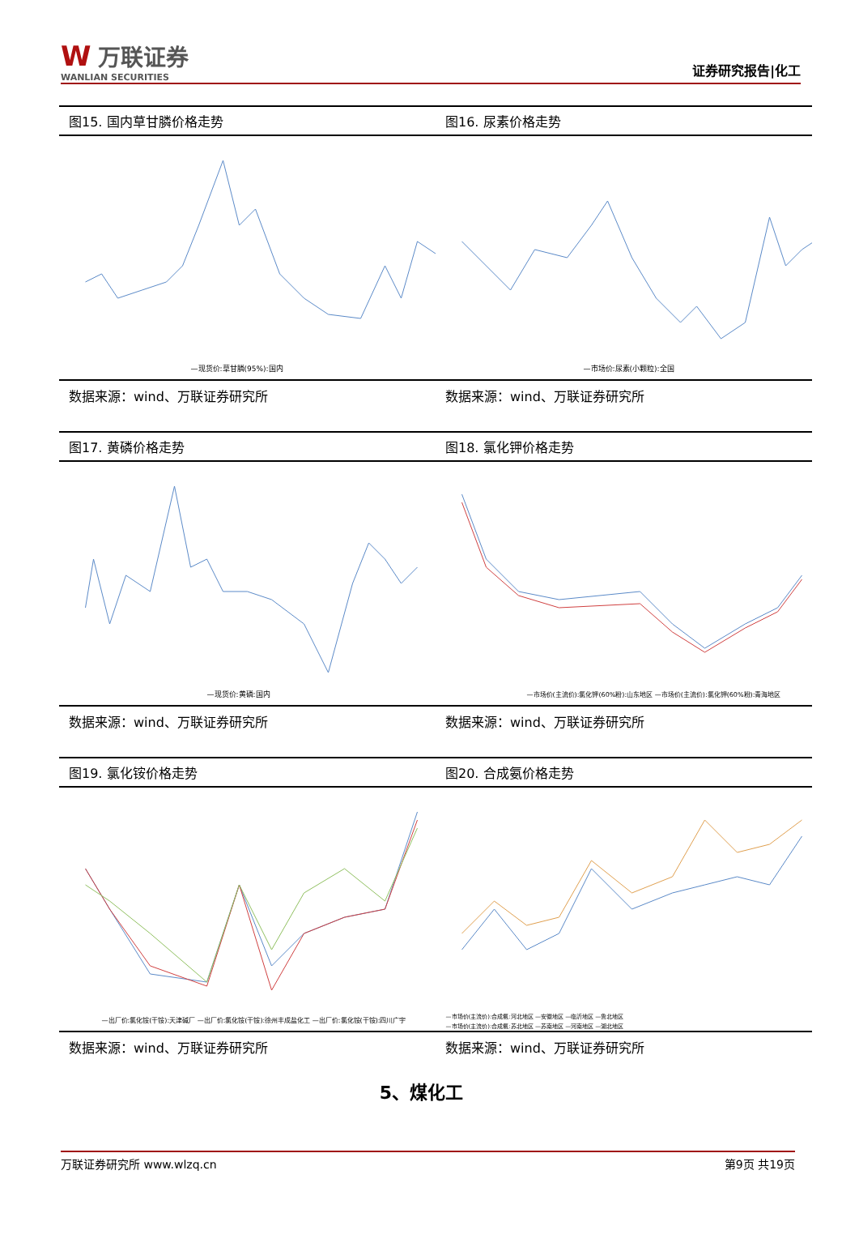W万联证券
WANLIAN SECURITIES
证券研究报告|化工
图15. 国内草甘膦价格走势
—现货价:草甘膦(95%):国内
数据来源：wind、万联证券研究所
图16. 尿素价格走势
—市场价:尿素(小颗粒):全国
数据来源：wind、万联证券研究所
图17. 黄磷价格走势
—现货价:黄磷:国内
数据来源：wind、万联证券研究所
图18. 氯化钾价格走势
—市场价(主流价):氯化钾(60%粉):山东地区 —市场价(主流价):氯化钾(60%粉):青海地区
数据来源：wind、万联证券研究所
图19. 氯化铵价格走势
—出厂价:氯化铵(干铵):天津碱厂 —出厂价:氯化铵(干铵):徐州丰成盐化工 —出厂价:氯化铵(干铵):四川广宇
数据来源：wind、万联证券研究所
图20. 合成氨价格走势
—市场价(主流价):合成氨:河北地区 —安徽地区 —临沂地区 —鲁北地区
—市场价(主流价):合成氨:苏北地区 —苏南地区 —河南地区 —湖北地区
数据来源：wind、万联证券研究所
5、煤化工
万联证券研究所 www.wlzq.cn 第9页 共19页